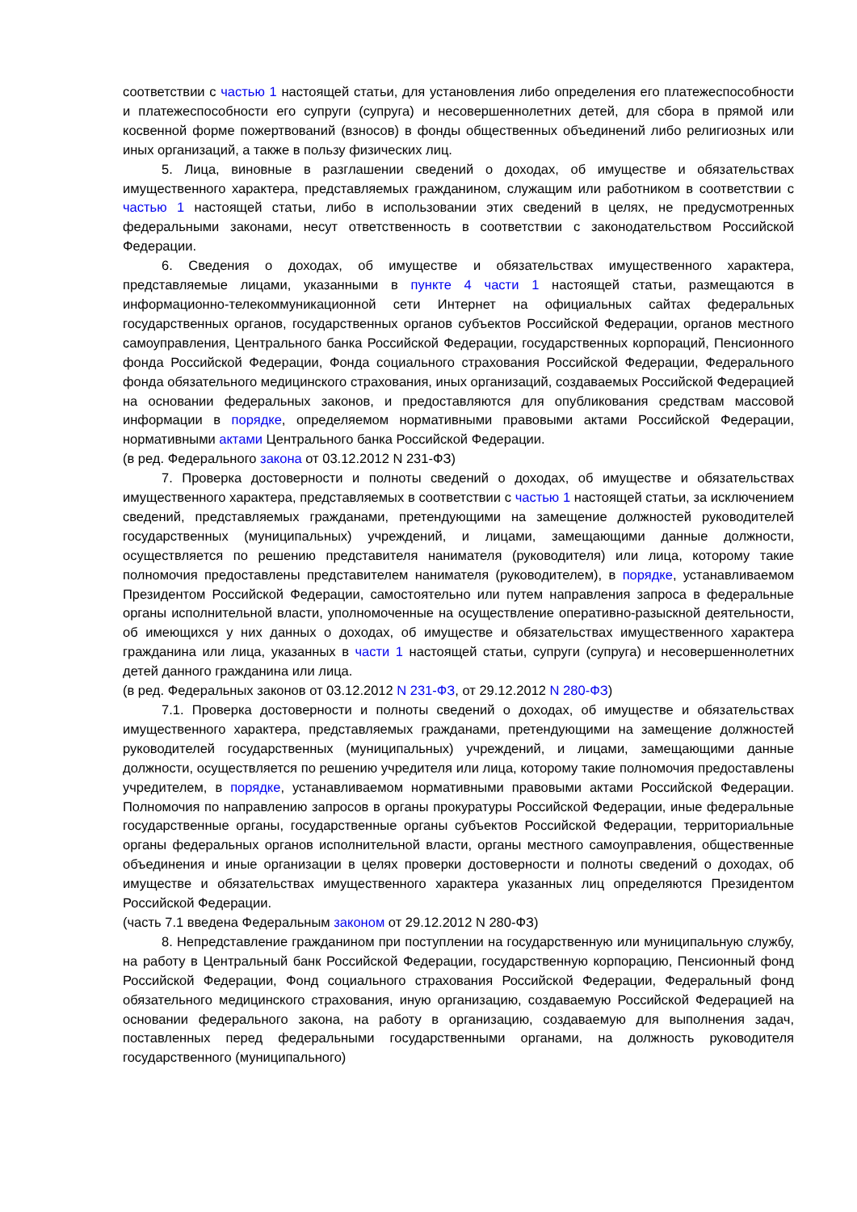соответствии с частью 1 настоящей статьи, для установления либо определения его платежеспособности и платежеспособности его супруги (супруга) и несовершеннолетних детей, для сбора в прямой или косвенной форме пожертвований (взносов) в фонды общественных объединений либо религиозных или иных организаций, а также в пользу физических лиц.
5. Лица, виновные в разглашении сведений о доходах, об имуществе и обязательствах имущественного характера, представляемых гражданином, служащим или работником в соответствии с частью 1 настоящей статьи, либо в использовании этих сведений в целях, не предусмотренных федеральными законами, несут ответственность в соответствии с законодательством Российской Федерации.
6. Сведения о доходах, об имуществе и обязательствах имущественного характера, представляемые лицами, указанными в пункте 4 части 1 настоящей статьи, размещаются в информационно-телекоммуникационной сети Интернет на официальных сайтах федеральных государственных органов, государственных органов субъектов Российской Федерации, органов местного самоуправления, Центрального банка Российской Федерации, государственных корпораций, Пенсионного фонда Российской Федерации, Фонда социального страхования Российской Федерации, Федерального фонда обязательного медицинского страхования, иных организаций, создаваемых Российской Федерацией на основании федеральных законов, и предоставляются для опубликования средствам массовой информации в порядке, определяемом нормативными правовыми актами Российской Федерации, нормативными актами Центрального банка Российской Федерации.
(в ред. Федерального закона от 03.12.2012 N 231-ФЗ)
7. Проверка достоверности и полноты сведений о доходах, об имуществе и обязательствах имущественного характера, представляемых в соответствии с частью 1 настоящей статьи, за исключением сведений, представляемых гражданами, претендующими на замещение должностей руководителей государственных (муниципальных) учреждений, и лицами, замещающими данные должности, осуществляется по решению представителя нанимателя (руководителя) или лица, которому такие полномочия предоставлены представителем нанимателя (руководителем), в порядке, устанавливаемом Президентом Российской Федерации, самостоятельно или путем направления запроса в федеральные органы исполнительной власти, уполномоченные на осуществление оперативно-разыскной деятельности, об имеющихся у них данных о доходах, об имуществе и обязательствах имущественного характера гражданина или лица, указанных в части 1 настоящей статьи, супруги (супруга) и несовершеннолетних детей данного гражданина или лица.
(в ред. Федеральных законов от 03.12.2012 N 231-ФЗ, от 29.12.2012 N 280-ФЗ)
7.1. Проверка достоверности и полноты сведений о доходах, об имуществе и обязательствах имущественного характера, представляемых гражданами, претендующими на замещение должностей руководителей государственных (муниципальных) учреждений, и лицами, замещающими данные должности, осуществляется по решению учредителя или лица, которому такие полномочия предоставлены учредителем, в порядке, устанавливаемом нормативными правовыми актами Российской Федерации. Полномочия по направлению запросов в органы прокуратуры Российской Федерации, иные федеральные государственные органы, государственные органы субъектов Российской Федерации, территориальные органы федеральных органов исполнительной власти, органы местного самоуправления, общественные объединения и иные организации в целях проверки достоверности и полноты сведений о доходах, об имуществе и обязательствах имущественного характера указанных лиц определяются Президентом Российской Федерации.
(часть 7.1 введена Федеральным законом от 29.12.2012 N 280-ФЗ)
8. Непредставление гражданином при поступлении на государственную или муниципальную службу, на работу в Центральный банк Российской Федерации, государственную корпорацию, Пенсионный фонд Российской Федерации, Фонд социального страхования Российской Федерации, Федеральный фонд обязательного медицинского страхования, иную организацию, создаваемую Российской Федерацией на основании федерального закона, на работу в организацию, создаваемую для выполнения задач, поставленных перед федеральными государственными органами, на должность руководителя государственного (муниципального)